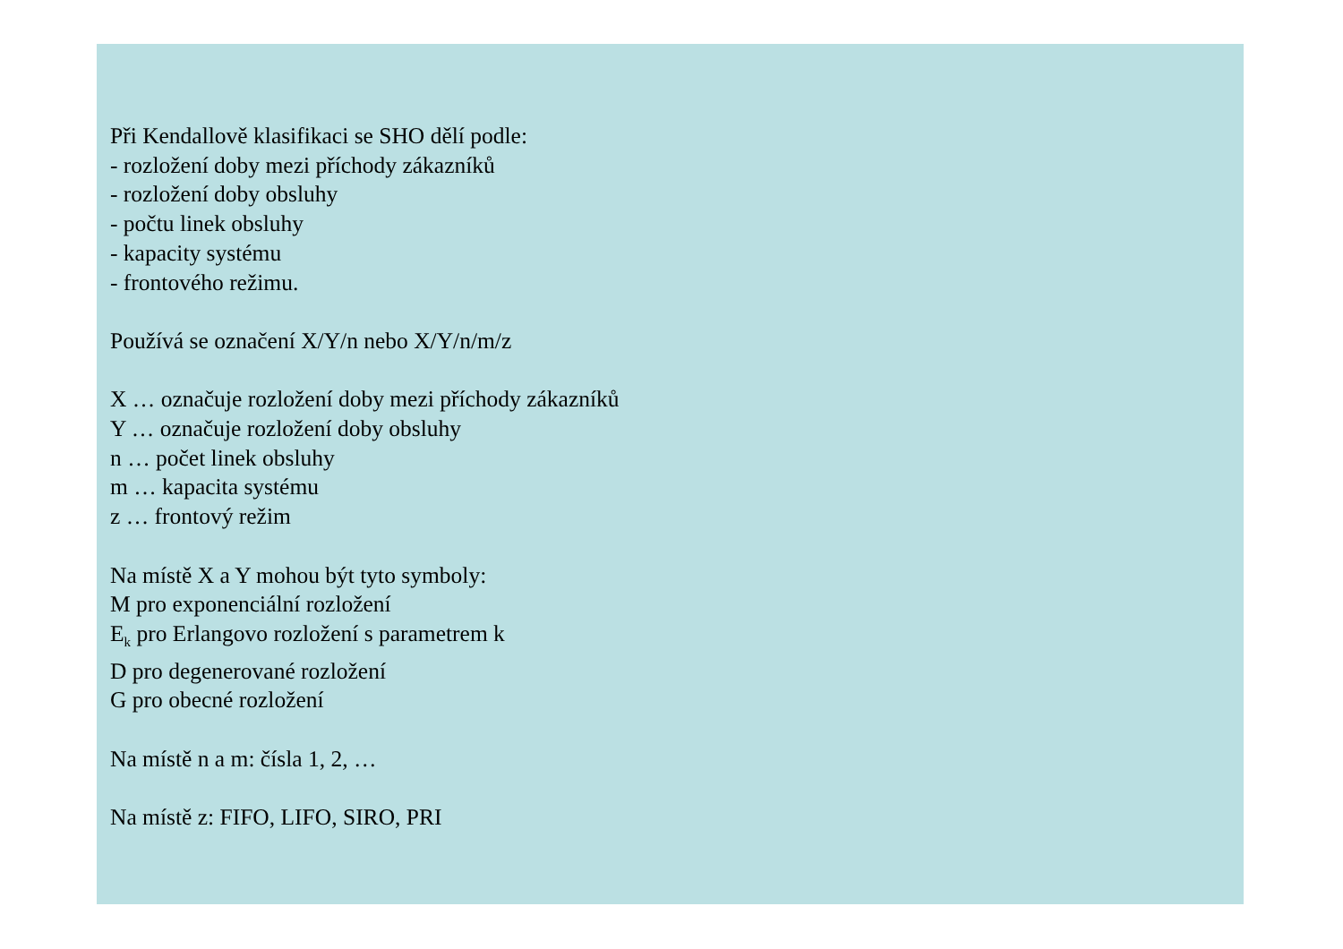Při Kendallově klasifikaci se SHO dělí podle:
- rozložení doby mezi příchody zákazníků
- rozložení doby obsluhy
- počtu linek obsluhy
- kapacity systému
- frontového režimu.
Používá se označení X/Y/n nebo X/Y/n/m/z
X … označuje rozložení doby mezi příchody zákazníků
Y … označuje rozložení doby obsluhy
n … počet linek obsluhy
m … kapacita systému
z … frontový režim
Na místě X a Y mohou být tyto symboly:
M pro exponenciální rozložení
E<sub>k</sub> pro Erlangovo rozložení s parametrem k
D pro degenerované rozložení
G pro obecné rozložení
Na místě n a m: čísla 1, 2, …
Na místě z: FIFO, LIFO, SIRO, PRI